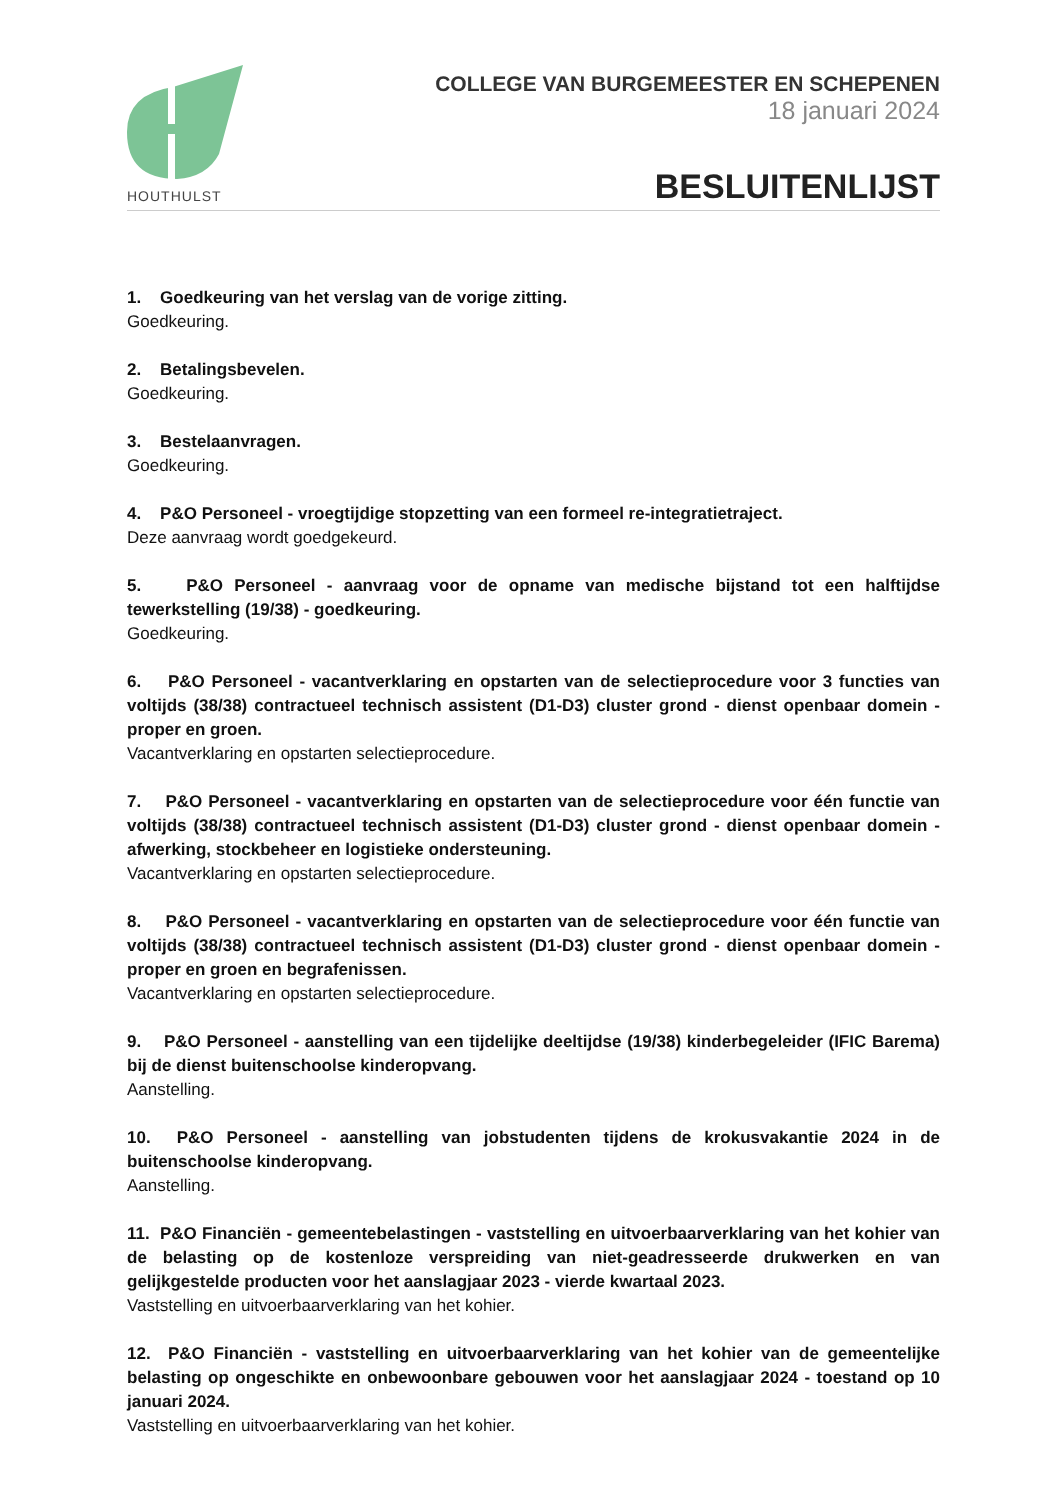HOUTHULST
COLLEGE VAN BURGEMEESTER EN SCHEPENEN
18 januari 2024
BESLUITENLIJST
1. Goedkeuring van het verslag van de vorige zitting.
Goedkeuring.
2. Betalingsbevelen.
Goedkeuring.
3. Bestelaanvragen.
Goedkeuring.
4. P&O Personeel - vroegtijdige stopzetting van een formeel re-integratietraject.
Deze aanvraag wordt goedgekeurd.
5. P&O Personeel - aanvraag voor de opname van medische bijstand tot een halftijdse tewerkstelling (19/38) - goedkeuring.
Goedkeuring.
6. P&O Personeel - vacantverklaring en opstarten van de selectieprocedure voor 3 functies van voltijds (38/38) contractueel technisch assistent (D1-D3) cluster grond - dienst openbaar domein - proper en groen.
Vacantverklaring en opstarten selectieprocedure.
7. P&O Personeel - vacantverklaring en opstarten van de selectieprocedure voor één functie van voltijds (38/38) contractueel technisch assistent (D1-D3) cluster grond - dienst openbaar domein - afwerking, stockbeheer en logistieke ondersteuning.
Vacantverklaring en opstarten selectieprocedure.
8. P&O Personeel - vacantverklaring en opstarten van de selectieprocedure voor één functie van voltijds (38/38) contractueel technisch assistent (D1-D3) cluster grond - dienst openbaar domein - proper en groen en begrafenissen.
Vacantverklaring en opstarten selectieprocedure.
9. P&O Personeel - aanstelling van een tijdelijke deeltijdse (19/38) kinderbegeleider (IFIC Barema) bij de dienst buitenschoolse kinderopvang.
Aanstelling.
10. P&O Personeel - aanstelling van jobstudenten tijdens de krokusvakantie 2024 in de buitenschoolse kinderopvang.
Aanstelling.
11. P&O Financiën - gemeentebelastingen - vaststelling en uitvoerbaarverklaring van het kohier van de belasting op de kostenloze verspreiding van niet-geadresseerde drukwerken en van gelijkgestelde producten voor het aanslagjaar 2023 - vierde kwartaal 2023.
Vaststelling en uitvoerbaarverklaring van het kohier.
12. P&O Financiën - vaststelling en uitvoerbaarverklaring van het kohier van de gemeentelijke belasting op ongeschikte en onbewoonbare gebouwen voor het aanslagjaar 2024 - toestand op 10 januari 2024.
Vaststelling en uitvoerbaarverklaring van het kohier.